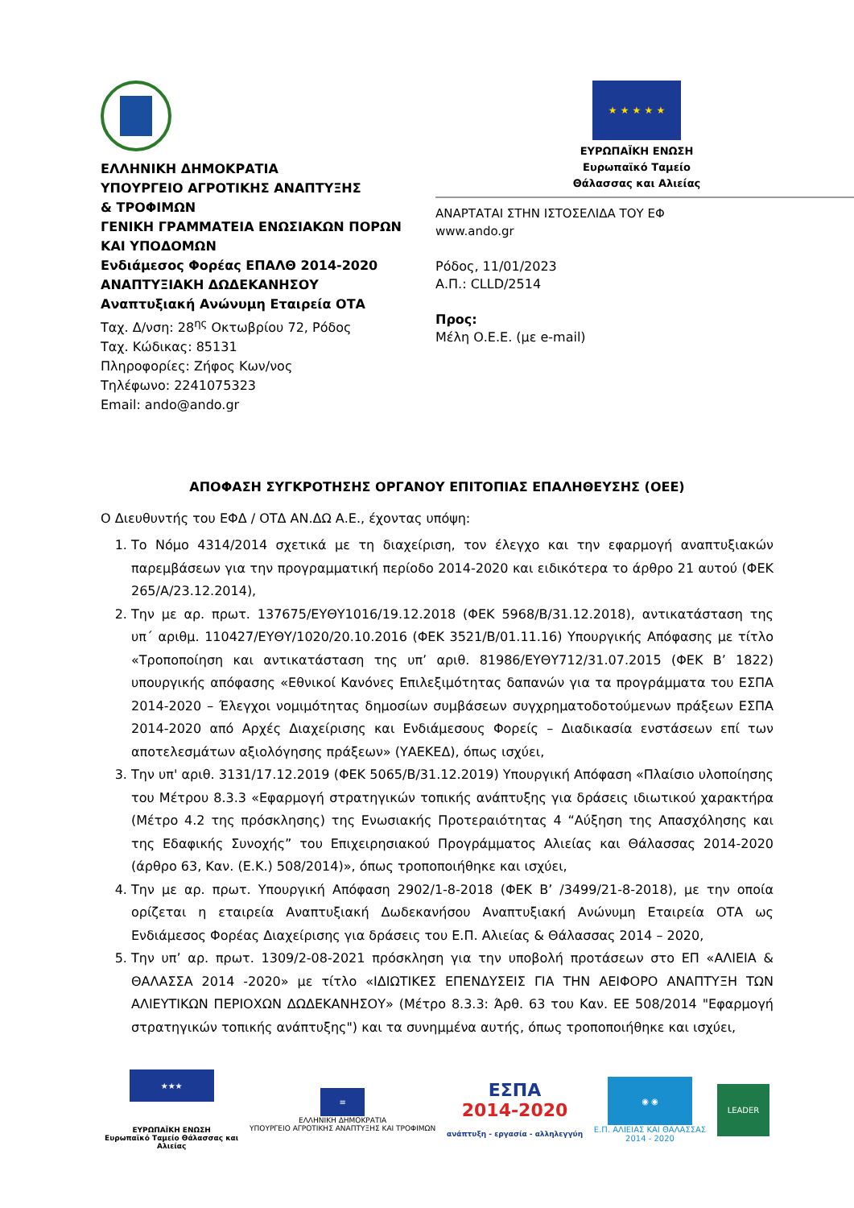ΕΛΛΗΝΙΚΗ ΔΗΜΟΚΡΑΤΙΑ
ΥΠΟΥΡΓΕΙΟ ΑΓΡΟΤΙΚΗΣ ΑΝΑΠΤΥΞΗΣ
& ΤΡΟΦΙΜΩΝ
ΓΕΝΙΚΗ ΓΡΑΜΜΑΤΕΙΑ ΕΝΩΣΙΑΚΩΝ ΠΟΡΩΝ
ΚΑΙ ΥΠΟΔΟΜΩΝ
Ενδιάμεσος Φορέας ΕΠΑΛΘ 2014-2020
ΑΝΑΠΤΥΞΙΑΚΗ ΔΩΔΕΚΑΝΗΣΟΥ Αναπτυξιακή Ανώνυμη Εταιρεία ΟΤΑ
Ταχ. Δ/νση: 28<sup>ης</sup> Οκτωβρίου 72, Ρόδος
Ταχ. Κώδικας: 85131
Πληροφορίες: Ζήφος Κων/νος
Τηλέφωνο: 2241075323
Email: ando@ando.gr
★ ★ ★ ★ ★
ΕΥΡΩΠΑΪΚΗ ΕΝΩΣΗ
Ευρωπαϊκό Ταμείο
Θάλασσας και Αλιείας
ΑΝΑΡΤΑΤΑΙ ΣΤΗΝ ΙΣΤΟΣΕΛΙΔΑ ΤΟΥ ΕΦ
www.ando.gr
Ρόδος, 11/01/2023
Α.Π.: CLLD/2514
Προς:
Μέλη Ο.Ε.Ε. (με e-mail)
ΑΠΟΦΑΣΗ ΣΥΓΚΡΟΤΗΣΗΣ ΟΡΓΑΝΟΥ ΕΠΙΤΟΠΙΑΣ ΕΠΑΛΗΘΕΥΣΗΣ (ΟΕΕ)
Ο Διευθυντής του ΕΦΔ / ΟΤΔ ΑΝ.ΔΩ Α.Ε., έχοντας υπόψη:
1. Το Νόμο 4314/2014 σχετικά με τη διαχείριση, τον έλεγχο και την εφαρμογή αναπτυξιακών παρεμβάσεων για την προγραμματική περίοδο 2014-2020 και ειδικότερα το άρθρο 21 αυτού (ΦΕΚ 265/Α/23.12.2014),
2. Την με αρ. πρωτ. 137675/ΕΥΘΥ1016/19.12.2018 (ΦΕΚ 5968/Β/31.12.2018), αντικατάσταση της υπ΄ αριθμ. 110427/ΕΥΘΥ/1020/20.10.2016 (ΦΕΚ 3521/Β/01.11.16) Υπουργικής Απόφασης με τίτλο «Τροποποίηση και αντικατάσταση της υπ’ αριθ. 81986/ΕΥΘΥ712/31.07.2015 (ΦΕΚ Β’ 1822) υπουργικής απόφασης «Εθνικοί Κανόνες Επιλεξιμότητας δαπανών για τα προγράμματα του ΕΣΠΑ 2014-2020 – Έλεγχοι νομιμότητας δημοσίων συμβάσεων συγχρηματοδοτούμενων πράξεων ΕΣΠΑ 2014-2020 από Αρχές Διαχείρισης και Ενδιάμεσους Φορείς – Διαδικασία ενστάσεων επί των αποτελεσμάτων αξιολόγησης πράξεων» (ΥΑΕΚΕΔ), όπως ισχύει,
3. Την υπ' αριθ. 3131/17.12.2019 (ΦΕΚ 5065/Β/31.12.2019) Υπουργική Απόφαση «Πλαίσιο υλοποίησης του Μέτρου 8.3.3 «Εφαρμογή στρατηγικών τοπικής ανάπτυξης για δράσεις ιδιωτικού χαρακτήρα (Μέτρο 4.2 της πρόσκλησης) της Ενωσιακής Προτεραιότητας 4 “Αύξηση της Απασχόλησης και της Εδαφικής Συνοχής” του Επιχειρησιακού Προγράμματος Αλιείας και Θάλασσας 2014-2020 (άρθρο 63, Καν. (Ε.Κ.) 508/2014)», όπως τροποποιήθηκε και ισχύει,
4. Την με αρ. πρωτ. Υπουργική Απόφαση 2902/1-8-2018 (ΦΕΚ Β’ /3499/21-8-2018), με την οποία ορίζεται η εταιρεία Αναπτυξιακή Δωδεκανήσου Αναπτυξιακή Ανώνυμη Εταιρεία ΟΤΑ ως Ενδιάμεσος Φορέας Διαχείρισης για δράσεις του Ε.Π. Αλιείας & Θάλασσας 2014 – 2020,
5. Την υπ’ αρ. πρωτ. 1309/2-08-2021 πρόσκληση για την υποβολή προτάσεων στο ΕΠ «ΑΛΙΕΙΑ & ΘΑΛΑΣΣΑ 2014 -2020» με τίτλο «ΙΔΙΩΤΙΚΕΣ ΕΠΕΝΔΥΣΕΙΣ ΓΙΑ ΤΗΝ ΑΕΙΦΟΡΟ ΑΝΑΠΤΥΞΗ ΤΩΝ ΑΛΙΕΥΤΙΚΩΝ ΠΕΡΙΟΧΩΝ ΔΩΔΕΚΑΝΗΣΟΥ» (Μέτρο 8.3.3: Άρθ. 63 του Καν. ΕΕ 508/2014 "Εφαρμογή στρατηγικών τοπικής ανάπτυξης") και τα συνημμένα αυτής, όπως τροποποιήθηκε και ισχύει,
★★★
ΕΥΡΩΠΑΪΚΗ ΕΝΩΣΗ
Ευρωπαϊκό Ταμείο Θάλασσας και
Αλιείας
≡
ΕΛΛΗΝΙΚΗ ΔΗΜΟΚΡΑΤΙΑ
ΥΠΟΥΡΓΕΙΟ ΑΓΡΟΤΙΚΗΣ ΑΝΑΠΤΥΞΗΣ ΚΑΙ ΤΡΟΦΙΜΩΝ
ΕΣΠΑ
2014-2020
ανάπτυξη - εργασία - αλληλεγγύη
◉ ◉
Ε.Π. ΑΛΙΕΙΑΣ ΚΑΙ ΘΑΛΑΣΣΑΣ
2014 - 2020
LEADER